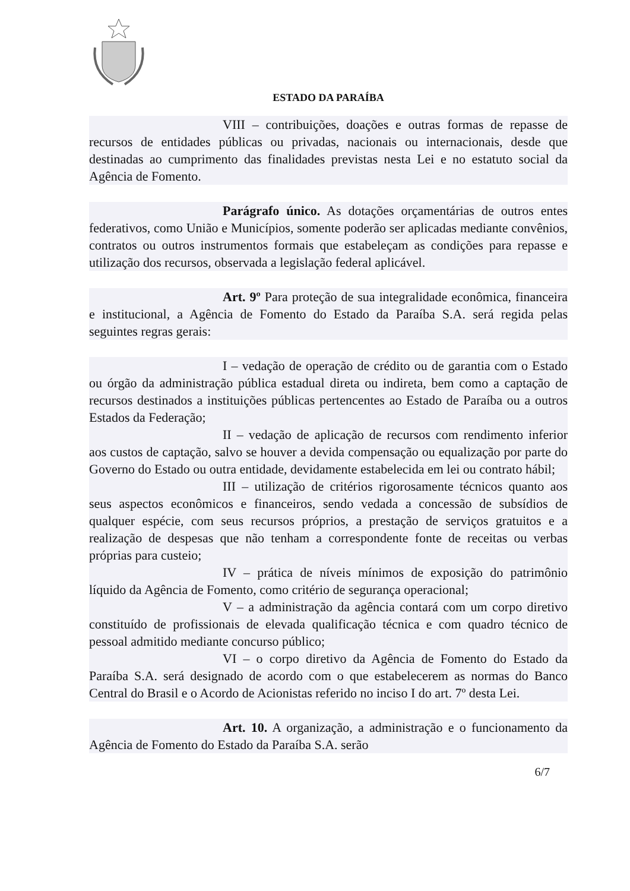ESTADO DA PARAÍBA
VIII – contribuições, doações e outras formas de repasse de recursos de entidades públicas ou privadas, nacionais ou internacionais, desde que destinadas ao cumprimento das finalidades previstas nesta Lei e no estatuto social da Agência de Fomento.
Parágrafo único. As dotações orçamentárias de outros entes federativos, como União e Municípios, somente poderão ser aplicadas mediante convênios, contratos ou outros instrumentos formais que estabeleçam as condições para repasse e utilização dos recursos, observada a legislação federal aplicável.
Art. 9º Para proteção de sua integralidade econômica, financeira e institucional, a Agência de Fomento do Estado da Paraíba S.A. será regida pelas seguintes regras gerais:
I – vedação de operação de crédito ou de garantia com o Estado ou órgão da administração pública estadual direta ou indireta, bem como a captação de recursos destinados a instituições públicas pertencentes ao Estado de Paraíba ou a outros Estados da Federação;
II – vedação de aplicação de recursos com rendimento inferior aos custos de captação, salvo se houver a devida compensação ou equalização por parte do Governo do Estado ou outra entidade, devidamente estabelecida em lei ou contrato hábil;
III – utilização de critérios rigorosamente técnicos quanto aos seus aspectos econômicos e financeiros, sendo vedada a concessão de subsídios de qualquer espécie, com seus recursos próprios, a prestação de serviços gratuitos e a realização de despesas que não tenham a correspondente fonte de receitas ou verbas próprias para custeio;
IV – prática de níveis mínimos de exposição do patrimônio líquido da Agência de Fomento, como critério de segurança operacional;
V – a administração da agência contará com um corpo diretivo constituído de profissionais de elevada qualificação técnica e com quadro técnico de pessoal admitido mediante concurso público;
VI – o corpo diretivo da Agência de Fomento do Estado da Paraíba S.A. será designado de acordo com o que estabelecerem as normas do Banco Central do Brasil e o Acordo de Acionistas referido no inciso I do art. 7º desta Lei.
Art. 10. A organização, a administração e o funcionamento da Agência de Fomento do Estado da Paraíba S.A. serão
6/7